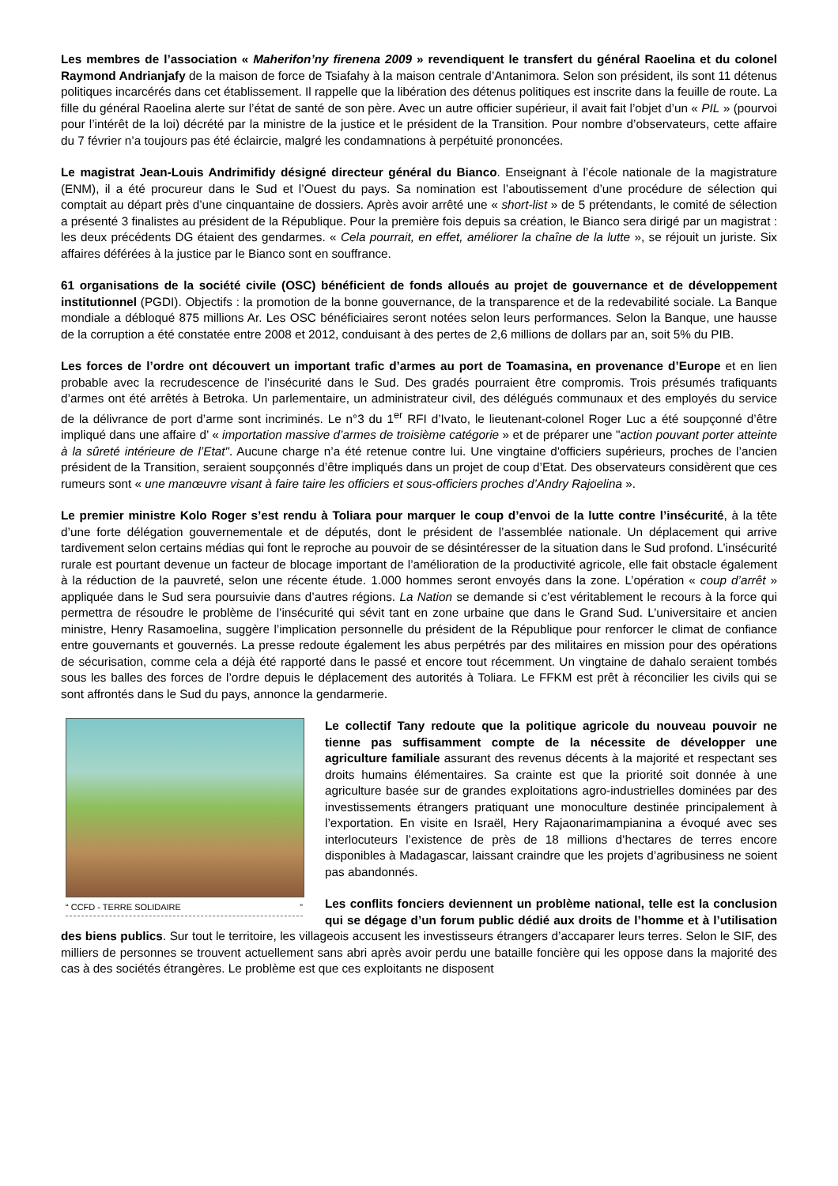Les membres de l’association « Maherifon’ny firenena 2009 » revendiquent le transfert du général Raoelina et du colonel Raymond Andrianjafy de la maison de force de Tsiafahy à la maison centrale d’Antanimora. Selon son président, ils sont 11 détenus politiques incarcérés dans cet établissement. Il rappelle que la libération des détenus politiques est inscrite dans la feuille de route. La fille du général Raoelina alerte sur l’état de santé de son père. Avec un autre officier supérieur, il avait fait l’objet d’un « PIL » (pourvoi pour l’intérêt de la loi) décrété par la ministre de la justice et le président de la Transition. Pour nombre d’observateurs, cette affaire du 7 février n’a toujours pas été éclaircie, malgré les condamnations à perpétuité prononcées.
Le magistrat Jean-Louis Andrimifidy désigné directeur général du Bianco. Enseignant à l’école nationale de la magistrature (ENM), il a été procureur dans le Sud et l’Ouest du pays. Sa nomination est l’aboutissement d’une procédure de sélection qui comptait au départ près d’une cinquantaine de dossiers. Après avoir arrêté une « short-list » de 5 prétendants, le comité de sélection a présenté 3 finalistes au président de la République. Pour la première fois depuis sa création, le Bianco sera dirigé par un magistrat : les deux précédents DG étaient des gendarmes. « Cela pourrait, en effet, améliorer la chaîne de la lutte », se réjouit un juriste. Six affaires déférées à la justice par le Bianco sont en souffrance.
61 organisations de la société civile (OSC) bénéficient de fonds alloués au projet de gouvernance et de développement institutionnel (PGDI). Objectifs : la promotion de la bonne gouvernance, de la transparence et de la redevabilité sociale. La Banque mondiale a débloqué 875 millions Ar. Les OSC bénéficiaires seront notées selon leurs performances. Selon la Banque, une hausse de la corruption a été constatée entre 2008 et 2012, conduisant à des pertes de 2,6 millions de dollars par an, soit 5% du PIB.
Les forces de l’ordre ont découvert un important trafic d’armes au port de Toamasina, en provenance d’Europe et en lien probable avec la recrudescence de l’insécurité dans le Sud. Des gradés pourraient être compromis. Trois présumés trafiquants d’armes ont été arrêtés à Betroka. Un parlementaire, un administrateur civil, des délégués communaux et des employés du service de la délivrance de port d’arme sont incriminés. Le n°3 du 1<sup>er</sup> RFI d’Ivato, le lieutenant-colonel Roger Luc a été soupçonné d’être impliqué dans une affaire d’ « importation massive d’armes de troisième catégorie » et de préparer une "action pouvant porter atteinte à la sûreté intérieure de l’Etat". Aucune charge n’a été retenue contre lui. Une vingtaine d'officiers supérieurs, proches de l’ancien président de la Transition, seraient soupçonnés d’être impliqués dans un projet de coup d’Etat. Des observateurs considèrent que ces rumeurs sont « une manœuvre visant à faire taire les officiers et sous-officiers proches d’Andry Rajoelina ».
Le premier ministre Kolo Roger s’est rendu à Toliara pour marquer le coup d’envoi de la lutte contre l’insécurité, à la tête d’une forte délégation gouvernementale et de députés, dont le président de l’assemblée nationale. Un déplacement qui arrive tardivement selon certains médias qui font le reproche au pouvoir de se désintéresser de la situation dans le Sud profond. L’insécurité rurale est pourtant devenue un facteur de blocage important de l’amélioration de la productivité agricole, elle fait obstacle également à la réduction de la pauvreté, selon une récente étude. 1.000 hommes seront envoyés dans la zone. L’opération « coup d’arrêt » appliquée dans le Sud sera poursuivie dans d’autres régions. La Nation se demande si c’est véritablement le recours à la force qui permettra de résoudre le problème de l’insécurité qui sévit tant en zone urbaine que dans le Grand Sud. L’universitaire et ancien ministre, Henry Rasamoelina, suggère l’implication personnelle du président de la République pour renforcer le climat de confiance entre gouvernants et gouvernés. La presse redoute également les abus perpétrés par des militaires en mission pour des opérations de sécurisation, comme cela a déjà été rapporté dans le passé et encore tout récemment. Un vingtaine de dahalo seraient tombés sous les balles des forces de l’ordre depuis le déplacement des autorités à Toliara. Le FFKM est prêt à réconcilier les civils qui se sont affrontés dans le Sud du pays, annonce la gendarmerie.
“ CCFD - TERRE SOLIDAIRE ”
Le collectif Tany redoute que la politique agricole du nouveau pouvoir ne tienne pas suffisamment compte de la nécessite de développer une agriculture familiale assurant des revenus décents à la majorité et respectant ses droits humains élémentaires. Sa crainte est que la priorité soit donnée à une agriculture basée sur de grandes exploitations agro-industrielles dominées par des investissements étrangers pratiquant une monoculture destinée principalement à l’exportation. En visite en Israël, Hery Rajaonarimampianina a évoqué avec ses interlocuteurs l’existence de près de 18 millions d’hectares de terres encore disponibles à Madagascar, laissant craindre que les projets d’agribusiness ne soient pas abandonnés.
Les conflits fonciers deviennent un problème national, telle est la conclusion qui se dégage d’un forum public dédié aux droits de l’homme et à l’utilisation des biens publics. Sur tout le territoire, les villageois accusent les investisseurs étrangers d’accaparer leurs terres. Selon le SIF, des milliers de personnes se trouvent actuellement sans abri après avoir perdu une bataille foncière qui les oppose dans la majorité des cas à des sociétés étrangères. Le problème est que ces exploitants ne disposent